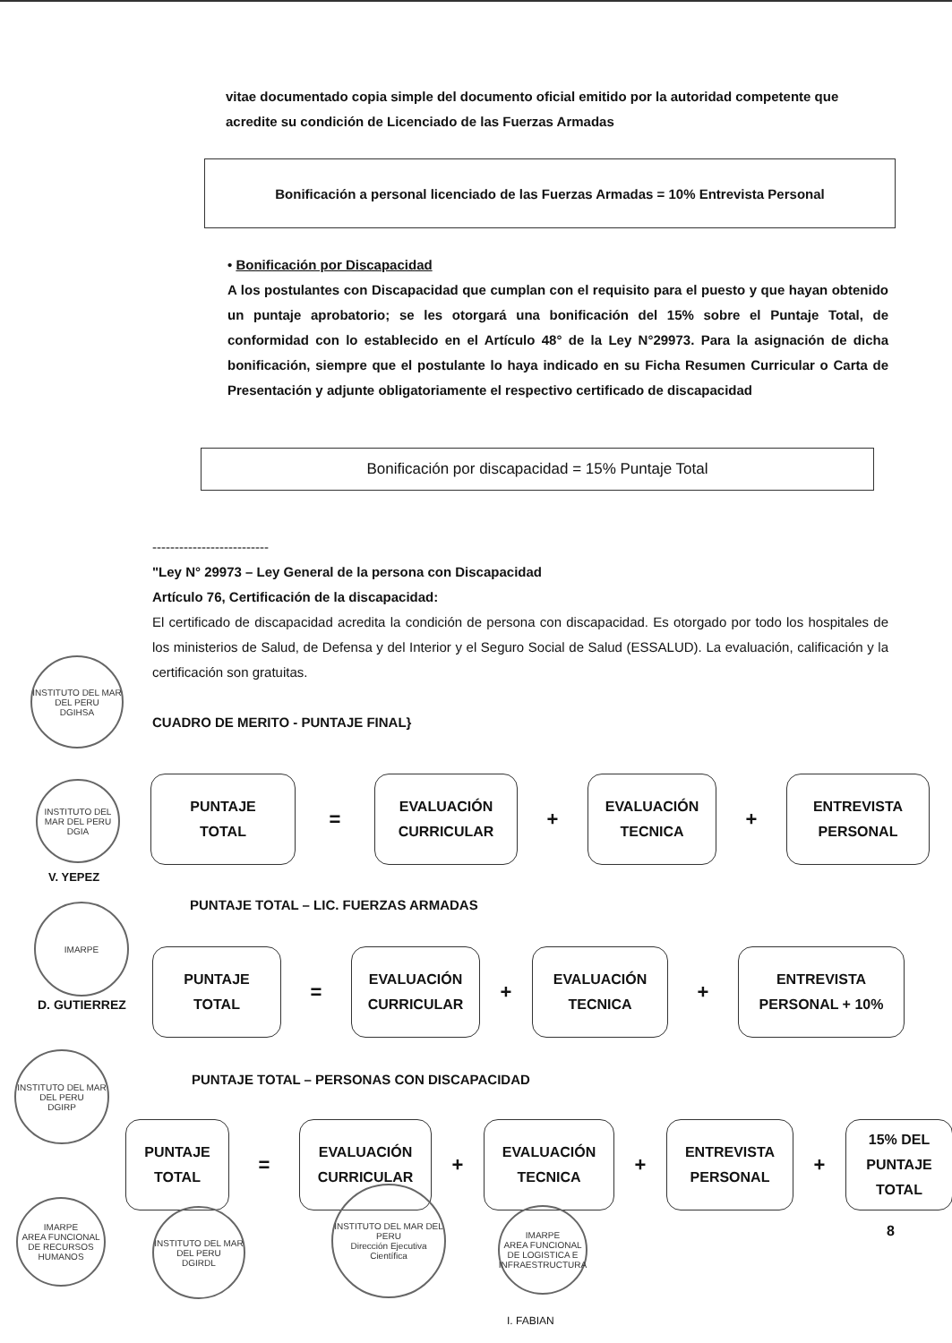vitae documentado copia simple del documento oficial emitido por la autoridad competente que acredite su condición de Licenciado de las Fuerzas Armadas
Bonificación a personal licenciado de las Fuerzas Armadas = 10% Entrevista Personal
• Bonificación por Discapacidad
A los postulantes con Discapacidad que cumplan con el requisito para el puesto y que hayan obtenido un puntaje aprobatorio; se les otorgará una bonificación del 15% sobre el Puntaje Total, de conformidad con lo establecido en el Artículo 48° de la Ley N°29973. Para la asignación de dicha bonificación, siempre que el postulante lo haya indicado en su Ficha Resumen Curricular o Carta de Presentación y adjunte obligatoriamente el respectivo certificado de discapacidad
Bonificación por discapacidad = 15% Puntaje Total
--------------------------
"Ley N° 29973 – Ley General de la persona con Discapacidad
Artículo 76, Certificación de la discapacidad:
El certificado de discapacidad acredita la condición de persona con discapacidad. Es otorgado por todo los hospitales de los ministerios de Salud, de Defensa y del Interior y el Seguro Social de Salud (ESSALUD). La evaluación, calificación y la certificación son gratuitas.
CUADRO DE MERITO - PUNTAJE FINAL}
PUNTAJE
TOTAL
=
EVALUACIÓN
CURRICULAR
+
EVALUACIÓN
TECNICA
+
ENTREVISTA
PERSONAL
PUNTAJE TOTAL – LIC. FUERZAS ARMADAS
PUNTAJE
TOTAL
=
EVALUACIÓN
CURRICULAR
+
EVALUACIÓN
TECNICA
+
ENTREVISTA
PERSONAL + 10%
PUNTAJE TOTAL – PERSONAS CON DISCAPACIDAD
PUNTAJE
TOTAL
=
EVALUACIÓN
CURRICULAR
+
EVALUACIÓN
TECNICA
+
ENTREVISTA
PERSONAL
+
15% DEL
PUNTAJE
TOTAL
INSTITUTO DEL MAR DEL PERU
DGIHSA
INSTITUTO DEL MAR DEL PERU
DGIA
V. YEPEZ
IMARPE
D. GUTIERREZ
INSTITUTO DEL MAR DEL PERU
DGIRP
IMARPE
AREA FUNCIONAL DE RECURSOS HUMANOS
INSTITUTO DEL MAR DEL PERU
DGIRDL
INSTITUTO DEL MAR DEL PERU
Dirección Ejecutiva Científica
IMARPE
AREA FUNCIONAL DE LOGISTICA E INFRAESTRUCTURA
I. FABIAN
8